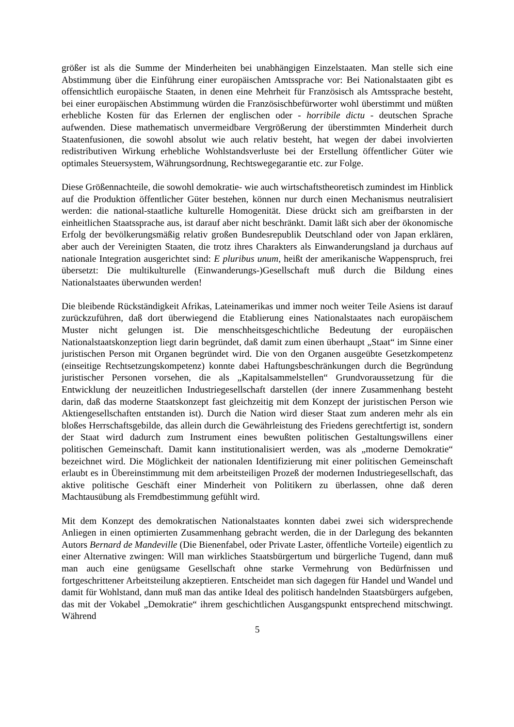größer ist als die Summe der Minderheiten bei unabhängigen Einzelstaaten. Man stelle sich eine Abstimmung über die Einführung einer europäischen Amtssprache vor: Bei Nationalstaaten gibt es offensichtlich europäische Staaten, in denen eine Mehrheit für Französisch als Amtssprache besteht, bei einer europäischen Abstimmung würden die Französischbefürworter wohl überstimmt und müßten erhebliche Kosten für das Erlernen der englischen oder - horribile dictu - deutschen Sprache aufwenden. Diese mathematisch unvermeidbare Vergrößerung der überstimmten Minderheit durch Staatenfusionen, die sowohl absolut wie auch relativ besteht, hat wegen der dabei involvierten redistributiven Wirkung erhebliche Wohlstandsverluste bei der Erstellung öffentlicher Güter wie optimales Steuersystem, Währungsordnung, Rechtswegegarantie etc. zur Folge.
Diese Größennachteile, die sowohl demokratie- wie auch wirtschaftstheoretisch zumindest im Hinblick auf die Produktion öffentlicher Güter bestehen, können nur durch einen Mechanismus neutralisiert werden: die national-staatliche kulturelle Homogenität. Diese drückt sich am greifbarsten in der einheitlichen Staatssprache aus, ist darauf aber nicht beschränkt. Damit läßt sich aber der ökonomische Erfolg der bevölkerungsmäßig relativ großen Bundesrepublik Deutschland oder von Japan erklären, aber auch der Vereinigten Staaten, die trotz ihres Charakters als Einwanderungsland ja durchaus auf nationale Integration ausgerichtet sind: E pluribus unum, heißt der amerikanische Wappenspruch, frei übersetzt: Die multikulturelle (Einwanderungs-)Gesellschaft muß durch die Bildung eines Nationalstaates überwunden werden!
Die bleibende Rückständigkeit Afrikas, Lateinamerikas und immer noch weiter Teile Asiens ist darauf zurückzuführen, daß dort überwiegend die Etablierung eines Nationalstaates nach europäischem Muster nicht gelungen ist. Die menschheitsgeschichtliche Bedeutung der europäischen Nationalstaatskonzeption liegt darin begründet, daß damit zum einen überhaupt „Staat“ im Sinne einer juristischen Person mit Organen begründet wird. Die von den Organen ausgeübte Gesetzkompetenz (einseitige Rechtsetzungskompetenz) konnte dabei Haftungsbeschränkungen durch die Begründung juristischer Personen vorsehen, die als „Kapitalsammelstellen“ Grundvoraussetzung für die Entwicklung der neuzeitlichen Industriegesellschaft darstellen (der innere Zusammenhang besteht darin, daß das moderne Staatskonzept fast gleichzeitig mit dem Konzept der juristischen Person wie Aktiengesellschaften entstanden ist). Durch die Nation wird dieser Staat zum anderen mehr als ein bloßes Herrschaftsgebilde, das allein durch die Gewährleistung des Friedens gerechtfertigt ist, sondern der Staat wird dadurch zum Instrument eines bewußten politischen Gestaltungswillens einer politischen Gemeinschaft. Damit kann institutionalisiert werden, was als „moderne Demokratie“ bezeichnet wird. Die Möglichkeit der nationalen Identifizierung mit einer politischen Gemeinschaft erlaubt es in Übereinstimmung mit dem arbeitsteiligen Prozeß der modernen Industriegesellschaft, das aktive politische Geschäft einer Minderheit von Politikern zu überlassen, ohne daß deren Machtausübung als Fremdbestimmung gefühlt wird.
Mit dem Konzept des demokratischen Nationalstaates konnten dabei zwei sich widersprechende Anliegen in einen optimierten Zusammenhang gebracht werden, die in der Darlegung des bekannten Autors Bernard de Mandeville (Die Bienenfabel, oder Private Laster, öffentliche Vorteile) eigentlich zu einer Alternative zwingen: Will man wirkliches Staatsbürgertum und bürgerliche Tugend, dann muß man auch eine genügsame Gesellschaft ohne starke Vermehrung von Bedürfnissen und fortgeschrittener Arbeitsteilung akzeptieren. Entscheidet man sich dagegen für Handel und Wandel und damit für Wohlstand, dann muß man das antike Ideal des politisch handelnden Staatsbürgers aufgeben, das mit der Vokabel „Demokratie“ ihrem geschichtlichen Ausgangspunkt entsprechend mitschwingt. Während
5